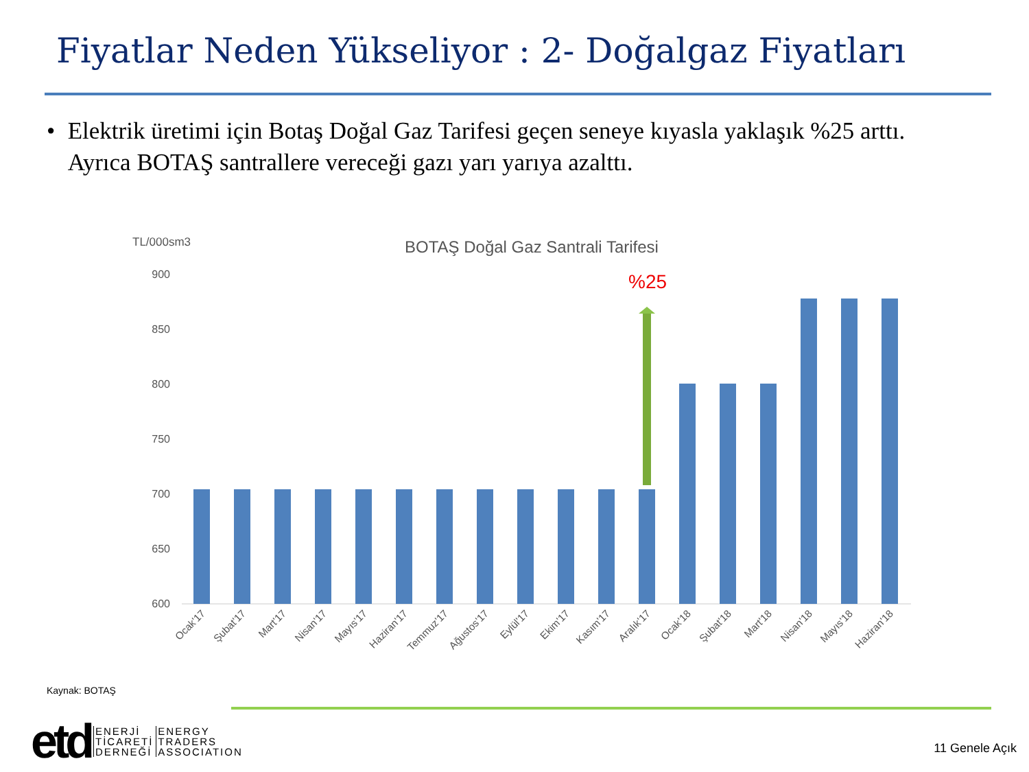Fiyatlar Neden Yükseliyor : 2- Doğalgaz Fiyatları
• Elektrik üretimi için Botaş Doğal Gaz Tarifesi geçen seneye kıyasla yaklaşık %25 arttı. Ayrıca BOTAŞ santrallere vereceği gazı yarı yarıya azalttı.
TL/000sm3
BOTAŞ Doğal Gaz Santrali Tarifesi
900
850
800
750
700
650
600
%25
Ocak'17
Şubat'17
Mart'17
Nisan'17
Mayıs'17
Haziran'17
Temmuz'17
Ağustos'17
Eylül'17
Ekim'17
Kasım'17
Aralık'17
Ocak'18
Şubat'18
Mart'18
Nisan'18
Mayıs'18
Haziran'18
Kaynak: BOTAŞ
etd
ENERJİ
TİCARETİ
DERNEĞİ
ENERGY
TRADERS
ASSOCIATION
11 Genele Açık